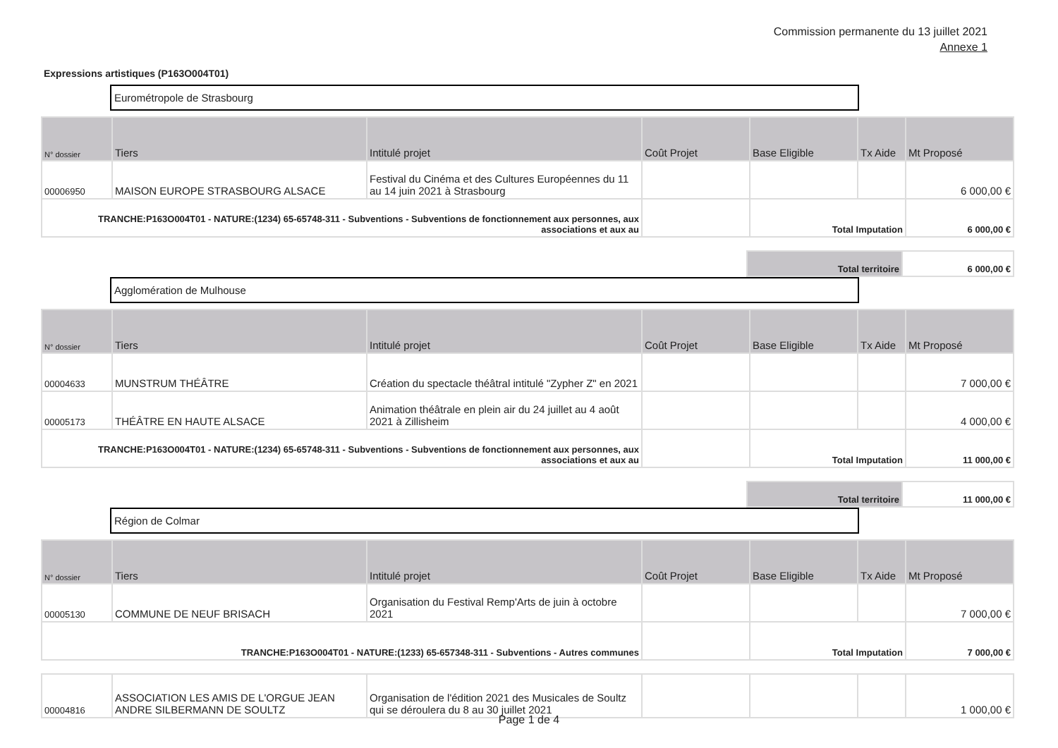Commission permanente du 13 juillet 2021
Annexe 1
Expressions artistiques (P163O004T01)
Eurométropole de Strasbourg
| N° dossier | Tiers | Intitulé projet | Coût Projet | Base Eligible | Tx Aide | Mt Proposé |
| --- | --- | --- | --- | --- | --- | --- |
| 00006950 | MAISON EUROPE STRASBOURG ALSACE | Festival du Cinéma et des Cultures Européennes du 11 au 14 juin 2021 à Strasbourg | | | | 6 000,00 € |
| TRANCHE:P163O004T01 - NATURE:(1234) 65-65748-311 - Subventions - Subventions de fonctionnement aux personnes, aux associations et aux au | | | | Total Imputation | | 6 000,00 € |
| Total territoire | 6 000,00 € |
Agglomération de Mulhouse
| N° dossier | Tiers | Intitulé projet | Coût Projet | Base Eligible | Tx Aide | Mt Proposé |
| --- | --- | --- | --- | --- | --- | --- |
| 00004633 | MUNSTRUM THÉÂTRE | Création du spectacle théâtral intitulé "Zypher Z" en 2021 | | | | 7 000,00 € |
| 00005173 | THÉÂTRE EN HAUTE ALSACE | Animation théâtrale en plein air du 24 juillet au 4 août 2021 à Zillisheim | | | | 4 000,00 € |
| TRANCHE:P163O004T01 - NATURE:(1234) 65-65748-311 - Subventions - Subventions de fonctionnement aux personnes, aux associations et aux au | | | | Total Imputation | | 11 000,00 € |
| Total territoire | 11 000,00 € |
Région de Colmar
| N° dossier | Tiers | Intitulé projet | Coût Projet | Base Eligible | Tx Aide | Mt Proposé |
| --- | --- | --- | --- | --- | --- | --- |
| 00005130 | COMMUNE DE NEUF BRISACH | Organisation du Festival Remp'Arts de juin à octobre 2021 | | | | 7 000,00 € |
| TRANCHE:P163O004T01 - NATURE:(1233) 65-657348-311 - Subventions - Autres communes | | | | Total Imputation | | 7 000,00 € |
| 00004816 | ASSOCIATION LES AMIS DE L'ORGUE JEAN ANDRE SILBERMANN DE SOULTZ | Organisation de l'édition 2021 des Musicales de Soultz qui se déroulera du 8 au 30 juillet 2021 | | | | 1 000,00 € |
Page 1 de 4